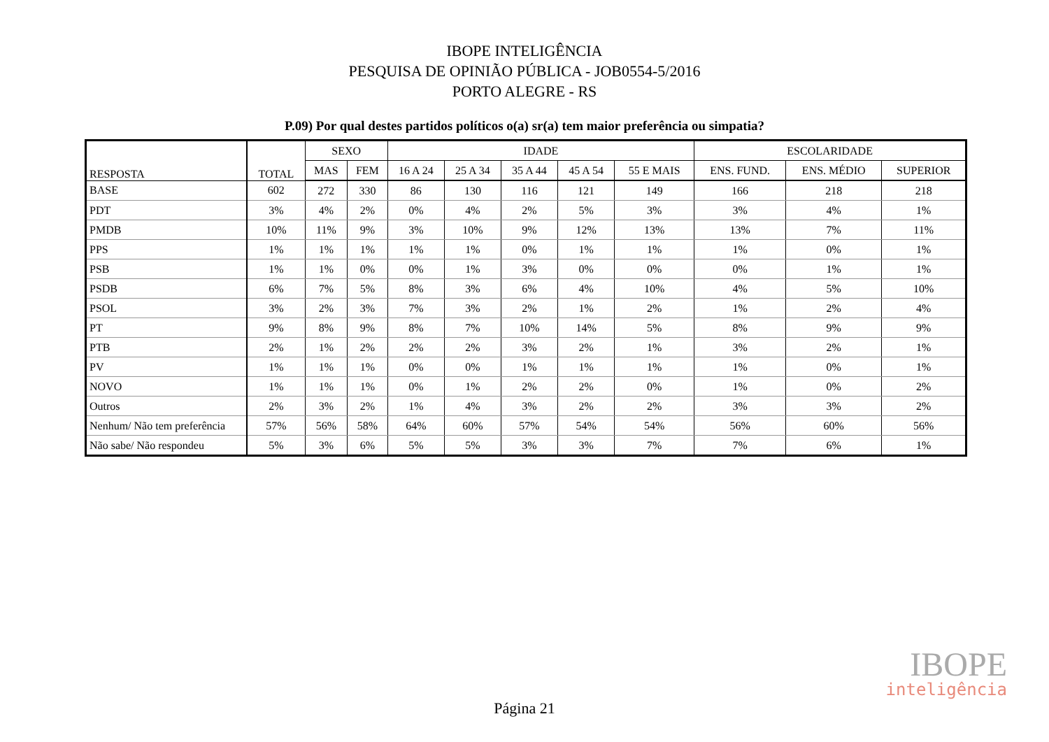IBOPE INTELIGÊNCIA
PESQUISA DE OPINIÃO PÚBLICA - JOB0554-5/2016
PORTO ALEGRE - RS
P.09) Por qual destes partidos políticos o(a) sr(a) tem maior preferência ou simpatia?
| RESPOSTA | TOTAL | SEXO | | IDADE | | | | | ESCOLARIDADE | | |
| --- | --- | --- | --- | --- | --- | --- | --- | --- | --- | --- | --- |
| | | MAS | FEM | 16 A 24 | 25 A 34 | 35 A 44 | 45 A 54 | 55 E MAIS | ENS. FUND. | ENS. MÉDIO | SUPERIOR |
| BASE | 602 | 272 | 330 | 86 | 130 | 116 | 121 | 149 | 166 | 218 | 218 |
| PDT | 3% | 4% | 2% | 0% | 4% | 2% | 5% | 3% | 3% | 4% | 1% |
| PMDB | 10% | 11% | 9% | 3% | 10% | 9% | 12% | 13% | 13% | 7% | 11% |
| PPS | 1% | 1% | 1% | 1% | 1% | 0% | 1% | 1% | 1% | 0% | 1% |
| PSB | 1% | 1% | 0% | 0% | 1% | 3% | 0% | 0% | 0% | 1% | 1% |
| PSDB | 6% | 7% | 5% | 8% | 3% | 6% | 4% | 10% | 4% | 5% | 10% |
| PSOL | 3% | 2% | 3% | 7% | 3% | 2% | 1% | 2% | 1% | 2% | 4% |
| PT | 9% | 8% | 9% | 8% | 7% | 10% | 14% | 5% | 8% | 9% | 9% |
| PTB | 2% | 1% | 2% | 2% | 2% | 3% | 2% | 1% | 3% | 2% | 1% |
| PV | 1% | 1% | 1% | 0% | 0% | 1% | 1% | 1% | 1% | 0% | 1% |
| NOVO | 1% | 1% | 1% | 0% | 1% | 2% | 2% | 0% | 1% | 0% | 2% |
| Outros | 2% | 3% | 2% | 1% | 4% | 3% | 2% | 2% | 3% | 3% | 2% |
| Nenhum/ Não tem preferência | 57% | 56% | 58% | 64% | 60% | 57% | 54% | 54% | 56% | 60% | 56% |
| Não sabe/ Não respondeu | 5% | 3% | 6% | 5% | 5% | 3% | 3% | 7% | 7% | 6% | 1% |
IBOPE
inteligência
Página 21